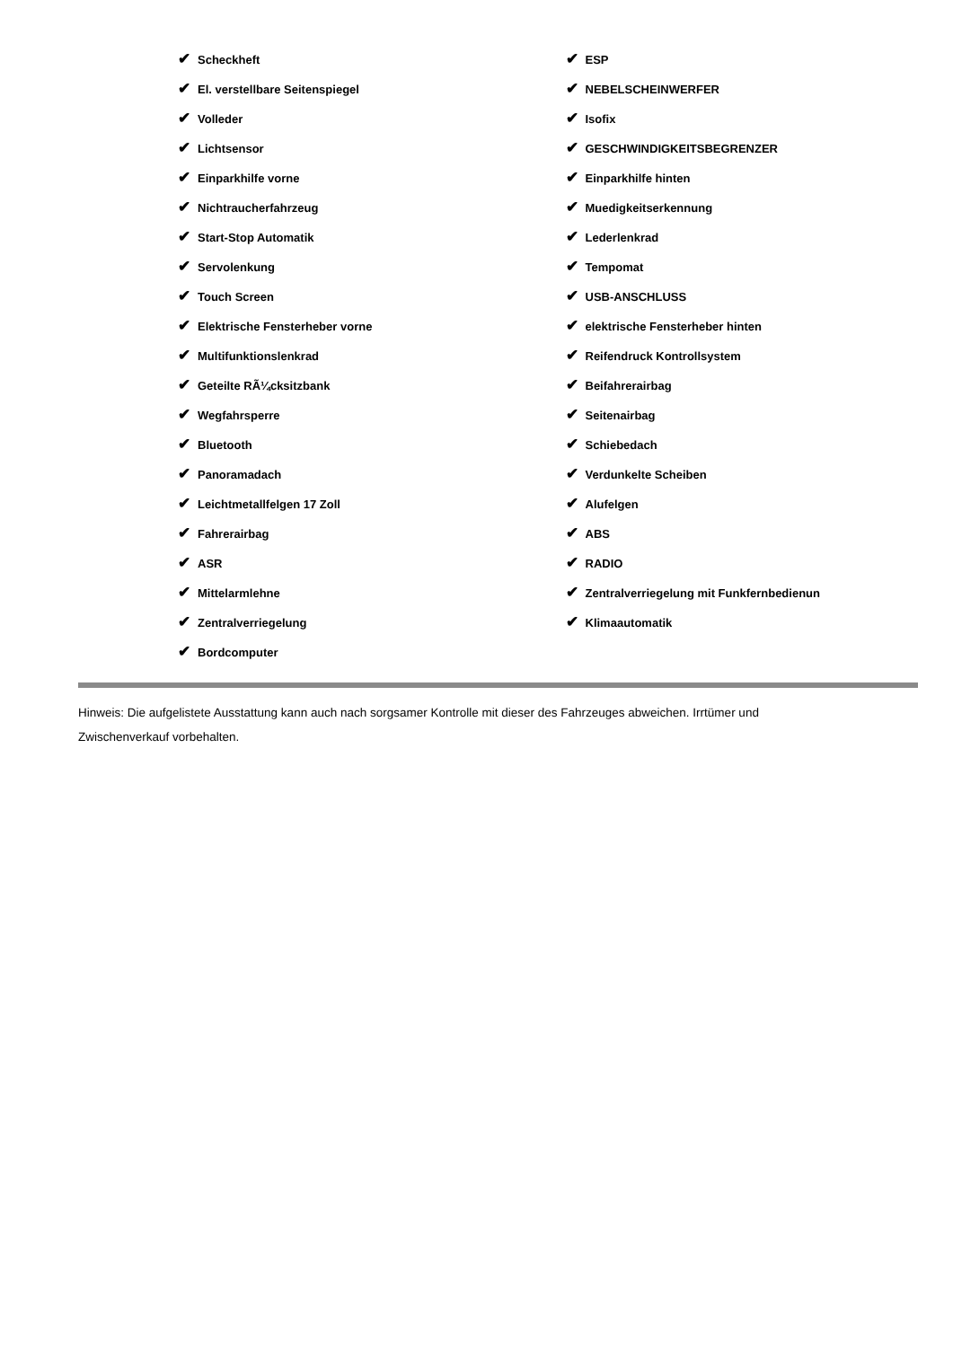✔ Scheckheft
✔ El. verstellbare Seitenspiegel
✔ Volleder
✔ Lichtsensor
✔ Einparkhilfe vorne
✔ Nichtraucherfahrzeug
✔ Start-Stop Automatik
✔ Servolenkung
✔ Touch Screen
✔ Elektrische Fensterheber vorne
✔ Multifunktionslenkrad
✔ Geteilte RÃ¼cksitzbank
✔ Wegfahrsperre
✔ Bluetooth
✔ Panoramadach
✔ Leichtmetallfelgen 17 Zoll
✔ Fahrerairbag
✔ ASR
✔ Mittelarmlehne
✔ Zentralverriegelung
✔ Bordcomputer
✔ ESP
✔ NEBELSCHEINWERFER
✔ Isofix
✔ GESCHWINDIGKEITSBEGRENZER
✔ Einparkhilfe hinten
✔ Muedigkeitserkennung
✔ Lederlenkrad
✔ Tempomat
✔ USB-ANSCHLUSS
✔ elektrische Fensterheber hinten
✔ Reifendruck Kontrollsystem
✔ Beifahrerairbag
✔ Seitenairbag
✔ Schiebedach
✔ Verdunkelte Scheiben
✔ Alufelgen
✔ ABS
✔ RADIO
✔ Zentralverriegelung mit Funkfernbedienun
✔ Klimaautomatik
Hinweis: Die aufgelistete Ausstattung kann auch nach sorgsamer Kontrolle mit dieser des Fahrzeuges abweichen. Irrtümer und Zwischenverkauf vorbehalten.